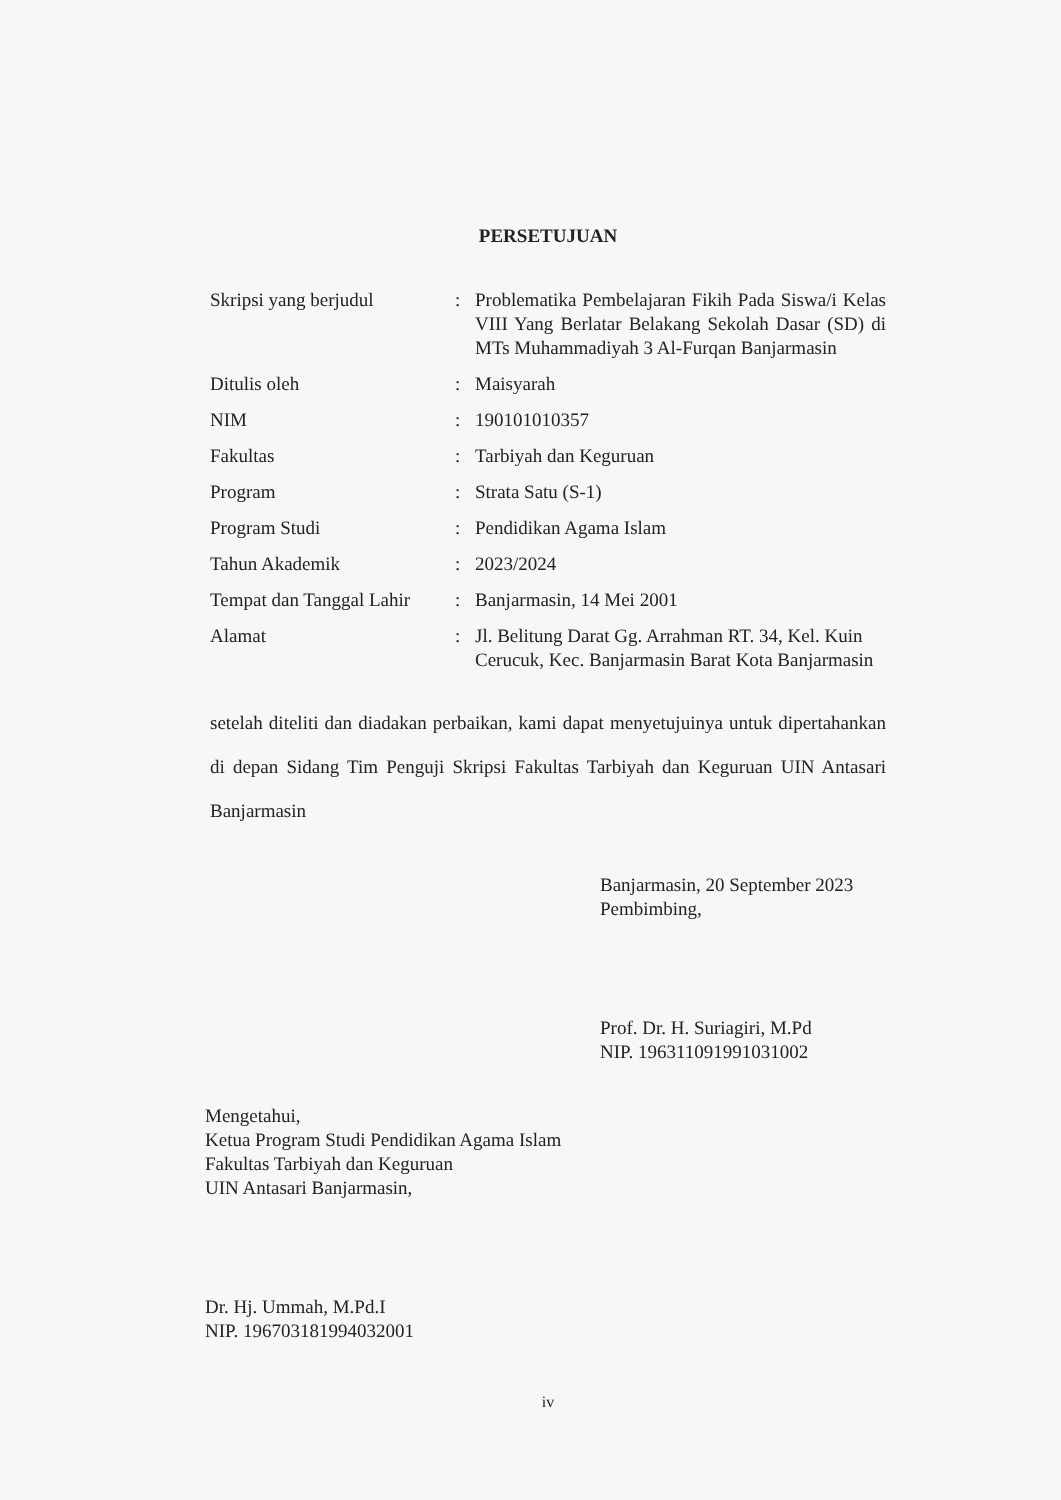PERSETUJUAN
| Skripsi yang berjudul | : | Problematika Pembelajaran Fikih Pada Siswa/i Kelas VIII Yang Berlatar Belakang Sekolah Dasar (SD) di MTs Muhammadiyah 3 Al-Furqan Banjarmasin |
| Ditulis oleh | : | Maisyarah |
| NIM | : | 190101010357 |
| Fakultas | : | Tarbiyah dan Keguruan |
| Program | : | Strata Satu (S-1) |
| Program Studi | : | Pendidikan Agama Islam |
| Tahun Akademik | : | 2023/2024 |
| Tempat dan Tanggal Lahir | : | Banjarmasin, 14 Mei 2001 |
| Alamat | : | Jl. Belitung Darat Gg. Arrahman RT. 34, Kel. Kuin Cerucuk, Kec. Banjarmasin Barat Kota Banjarmasin |
setelah diteliti dan diadakan perbaikan, kami dapat menyetujuinya untuk dipertahankan di depan Sidang Tim Penguji Skripsi Fakultas Tarbiyah dan Keguruan UIN Antasari Banjarmasin
Banjarmasin, 20 September 2023
Pembimbing,
Prof. Dr. H. Suriagiri, M.Pd
NIP. 196311091991031002
Mengetahui,
Ketua Program Studi Pendidikan Agama Islam
Fakultas Tarbiyah dan Keguruan
UIN Antasari Banjarmasin,
Dr. Hj. Ummah, M.Pd.I
NIP. 196703181994032001
iv